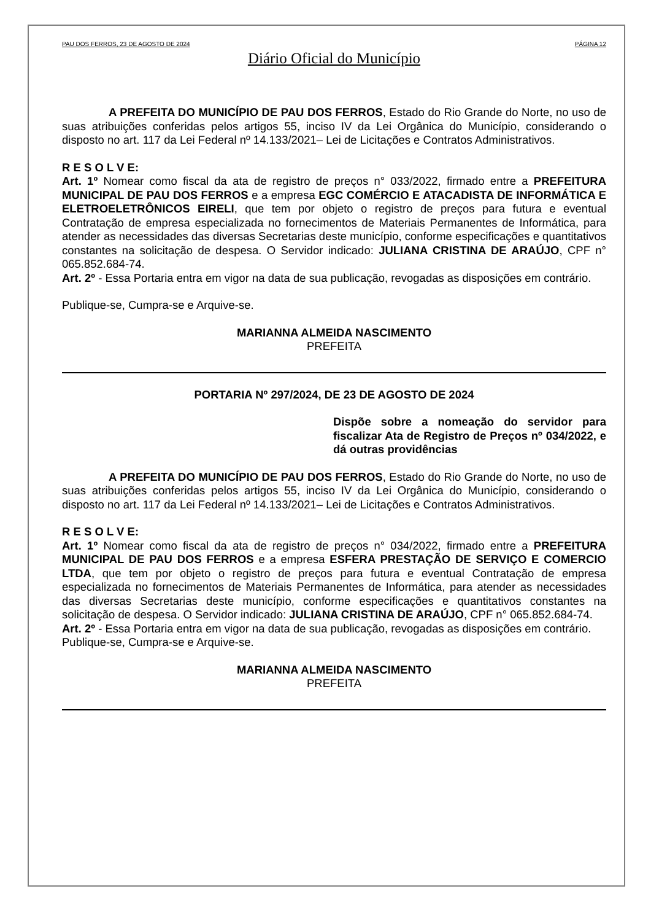PAU DOS FERROS, 23 DE AGOSTO DE 2024 PÁGINA 12
Diário Oficial do Município
A PREFEITA DO MUNICÍPIO DE PAU DOS FERROS, Estado do Rio Grande do Norte, no uso de suas atribuições conferidas pelos artigos 55, inciso IV da Lei Orgânica do Município, considerando o disposto no art. 117 da Lei Federal nº 14.133/2021– Lei de Licitações e Contratos Administrativos.
R E S O L V E:
Art. 1º Nomear como fiscal da ata de registro de preços n° 033/2022, firmado entre a PREFEITURA MUNICIPAL DE PAU DOS FERROS e a empresa EGC COMÉRCIO E ATACADISTA DE INFORMÁTICA E ELETROELETRÔNICOS EIRELI, que tem por objeto o registro de preços para futura e eventual Contratação de empresa especializada no fornecimentos de Materiais Permanentes de Informática, para atender as necessidades das diversas Secretarias deste município, conforme especificações e quantitativos constantes na solicitação de despesa. O Servidor indicado: JULIANA CRISTINA DE ARAÚJO, CPF n° 065.852.684-74.
Art. 2º - Essa Portaria entra em vigor na data de sua publicação, revogadas as disposições em contrário.
Publique-se, Cumpra-se e Arquive-se.
MARIANNA ALMEIDA NASCIMENTO
PREFEITA
PORTARIA Nº 297/2024, DE 23 DE AGOSTO DE 2024
Dispõe sobre a nomeação do servidor para fiscalizar Ata de Registro de Preços nº 034/2022, e dá outras providências
A PREFEITA DO MUNICÍPIO DE PAU DOS FERROS, Estado do Rio Grande do Norte, no uso de suas atribuições conferidas pelos artigos 55, inciso IV da Lei Orgânica do Município, considerando o disposto no art. 117 da Lei Federal nº 14.133/2021– Lei de Licitações e Contratos Administrativos.
R E S O L V E:
Art. 1º Nomear como fiscal da ata de registro de preços n° 034/2022, firmado entre a PREFEITURA MUNICIPAL DE PAU DOS FERROS e a empresa ESFERA PRESTAÇÃO DE SERVIÇO E COMERCIO LTDA, que tem por objeto o registro de preços para futura e eventual Contratação de empresa especializada no fornecimentos de Materiais Permanentes de Informática, para atender as necessidades das diversas Secretarias deste município, conforme especificações e quantitativos constantes na solicitação de despesa. O Servidor indicado: JULIANA CRISTINA DE ARAÚJO, CPF n° 065.852.684-74.
Art. 2º - Essa Portaria entra em vigor na data de sua publicação, revogadas as disposições em contrário.
Publique-se, Cumpra-se e Arquive-se.
MARIANNA ALMEIDA NASCIMENTO
PREFEITA